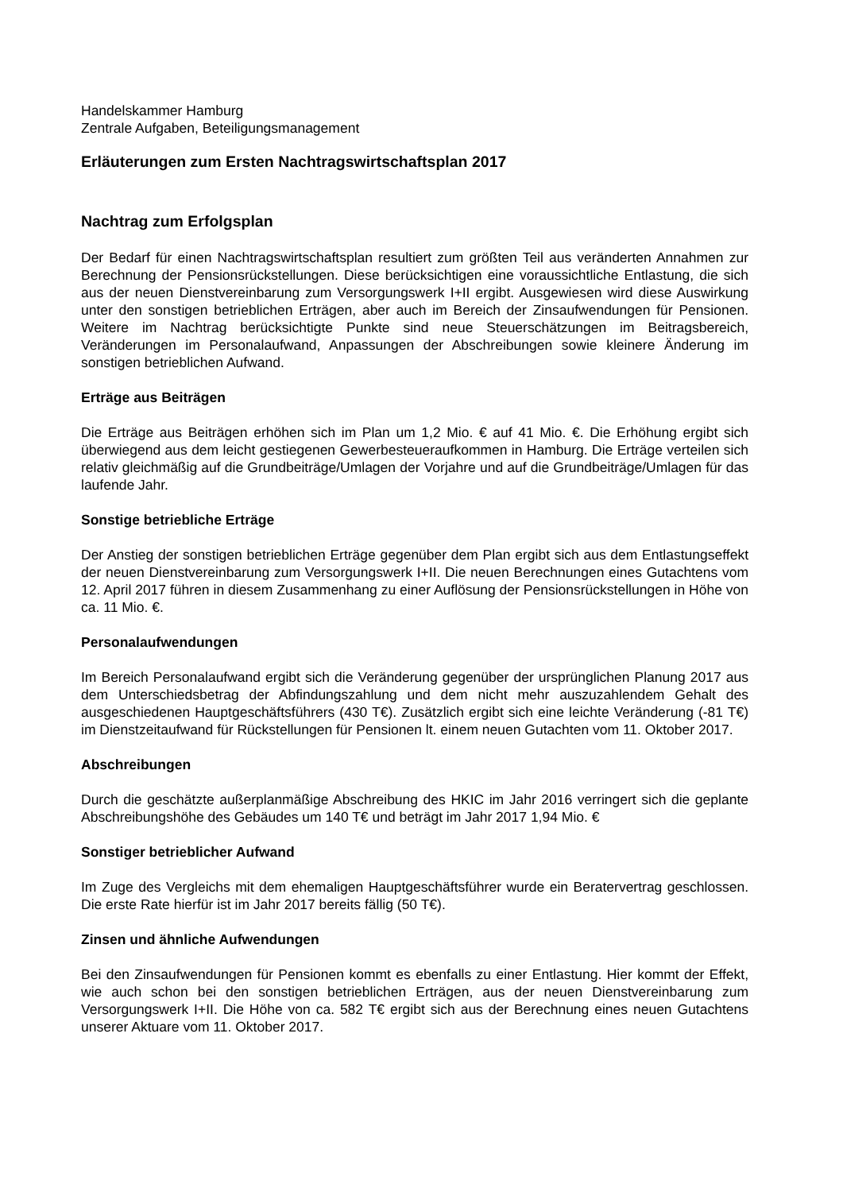Handelskammer Hamburg
Zentrale Aufgaben, Beteiligungsmanagement
Erläuterungen zum Ersten Nachtragswirtschaftsplan 2017
Nachtrag zum Erfolgsplan
Der Bedarf für einen Nachtragswirtschaftsplan resultiert zum größten Teil aus veränderten Annahmen zur Berechnung der Pensionsrückstellungen. Diese berücksichtigen eine voraussichtliche Entlastung, die sich aus der neuen Dienstvereinbarung zum Versorgungswerk I+II ergibt. Ausgewiesen wird diese Auswirkung unter den sonstigen betrieblichen Erträgen, aber auch im Bereich der Zinsaufwendungen für Pensionen. Weitere im Nachtrag berücksichtigte Punkte sind neue Steuerschätzungen im Beitragsbereich, Veränderungen im Personalaufwand, Anpassungen der Abschreibungen sowie kleinere Änderung im sonstigen betrieblichen Aufwand.
Erträge aus Beiträgen
Die Erträge aus Beiträgen erhöhen sich im Plan um 1,2 Mio. € auf 41 Mio. €. Die Erhöhung ergibt sich überwiegend aus dem leicht gestiegenen Gewerbesteueraufkommen in Hamburg. Die Erträge verteilen sich relativ gleichmäßig auf die Grundbeiträge/Umlagen der Vorjahre und auf die Grundbeiträge/Umlagen für das laufende Jahr.
Sonstige betriebliche Erträge
Der Anstieg der sonstigen betrieblichen Erträge gegenüber dem Plan ergibt sich aus dem Entlastungseffekt der neuen Dienstvereinbarung zum Versorgungswerk I+II. Die neuen Berechnungen eines Gutachtens vom 12. April 2017 führen in diesem Zusammenhang zu einer Auflösung der Pensionsrückstellungen in Höhe von ca. 11 Mio. €.
Personalaufwendungen
Im Bereich Personalaufwand ergibt sich die Veränderung gegenüber der ursprünglichen Planung 2017 aus dem Unterschiedsbetrag der Abfindungszahlung und dem nicht mehr auszuzahlendem Gehalt des ausgeschiedenen Hauptgeschäftsführers (430 T€). Zusätzlich ergibt sich eine leichte Veränderung (-81 T€) im Dienstzeitaufwand für Rückstellungen für Pensionen lt. einem neuen Gutachten vom 11. Oktober 2017.
Abschreibungen
Durch die geschätzte außerplanmäßige Abschreibung des HKIC im Jahr 2016 verringert sich die geplante Abschreibungshöhe des Gebäudes um 140 T€ und beträgt im Jahr 2017 1,94 Mio. €
Sonstiger betrieblicher Aufwand
Im Zuge des Vergleichs mit dem ehemaligen Hauptgeschäftsführer wurde ein Beratervertrag geschlossen. Die erste Rate hierfür ist im Jahr 2017 bereits fällig (50 T€).
Zinsen und ähnliche Aufwendungen
Bei den Zinsaufwendungen für Pensionen kommt es ebenfalls zu einer Entlastung. Hier kommt der Effekt, wie auch schon bei den sonstigen betrieblichen Erträgen, aus der neuen Dienstvereinbarung zum Versorgungswerk I+II. Die Höhe von ca. 582 T€ ergibt sich aus der Berechnung eines neuen Gutachtens unserer Aktuare vom 11. Oktober 2017.